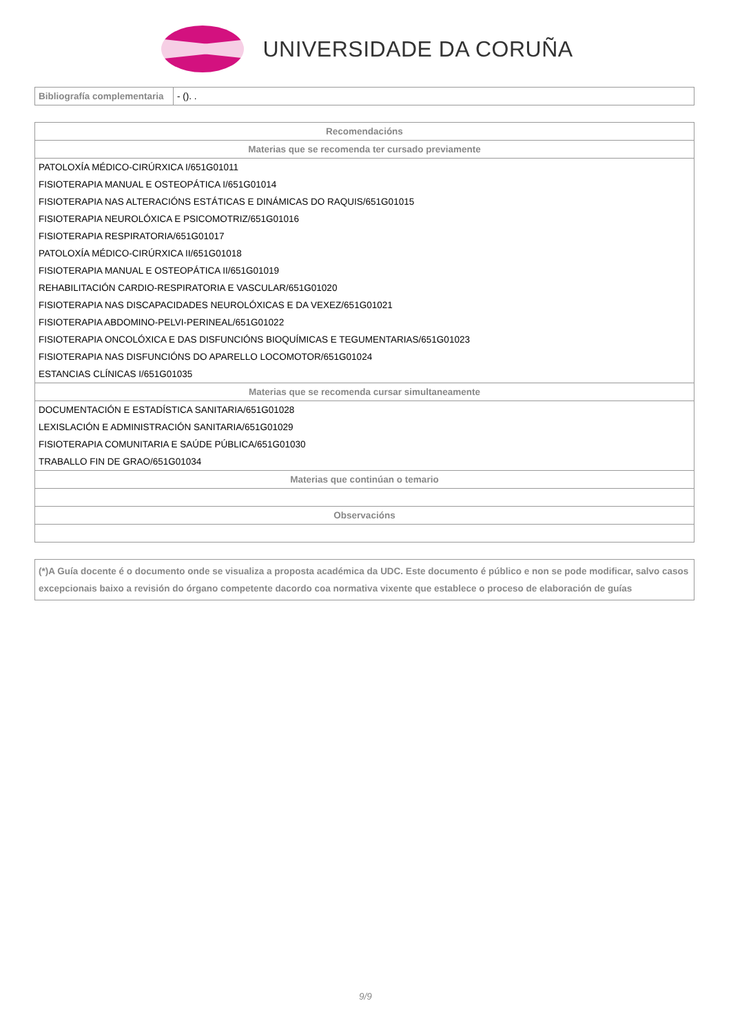UNIVERSIDADE DA CORUÑA
| Bibliografía complementaria | - (). . |
| Recomendacións |
| --- |
| Materias que se recomenda ter cursado previamente |
| PATOLOXÍA MÉDICO-CIRÚRXICA I/651G01011 |
| FISIOTERAPIA MANUAL E OSTEOPÁTICA I/651G01014 |
| FISIOTERAPIA NAS ALTERACIÓNS ESTÁTICAS E DINÁMICAS DO RAQUIS/651G01015 |
| FISIOTERAPIA NEUROLÓXICA E PSICOMOTRIZ/651G01016 |
| FISIOTERAPIA RESPIRATORIA/651G01017 |
| PATOLOXÍA MÉDICO-CIRÚRXICA II/651G01018 |
| FISIOTERAPIA MANUAL E OSTEOPÁTICA II/651G01019 |
| REHABILITACIÓN CARDIO-RESPIRATORIA E VASCULAR/651G01020 |
| FISIOTERAPIA NAS DISCAPACIDADES NEUROLÓXICAS E DA VEXEZ/651G01021 |
| FISIOTERAPIA ABDOMINO-PELVI-PERINEAL/651G01022 |
| FISIOTERAPIA ONCOLÓXICA E DAS DISFUNCIÓNS BIOQUÍMICAS E TEGUMENTARIAS/651G01023 |
| FISIOTERAPIA NAS DISFUNCIÓNS DO APARELLO LOCOMOTOR/651G01024 |
| ESTANCIAS CLÍNICAS I/651G01035 |
| Materias que se recomenda cursar simultaneamente |
| DOCUMENTACIÓN E ESTADÍSTICA SANITARIA/651G01028 |
| LEXISLACIÓN E ADMINISTRACIÓN SANITARIA/651G01029 |
| FISIOTERAPIA COMUNITARIA E SAÚDE PÚBLICA/651G01030 |
| TRABALLO FIN DE GRAO/651G01034 |
| Materias que continúan o temario |
| Observacións |
(*)A Guía docente é o documento onde se visualiza a proposta académica da UDC. Este documento é público e non se pode modificar, salvo casos excepcionais baixo a revisión do órgano competente dacordo coa normativa vixente que establece o proceso de elaboración de guías
9/9